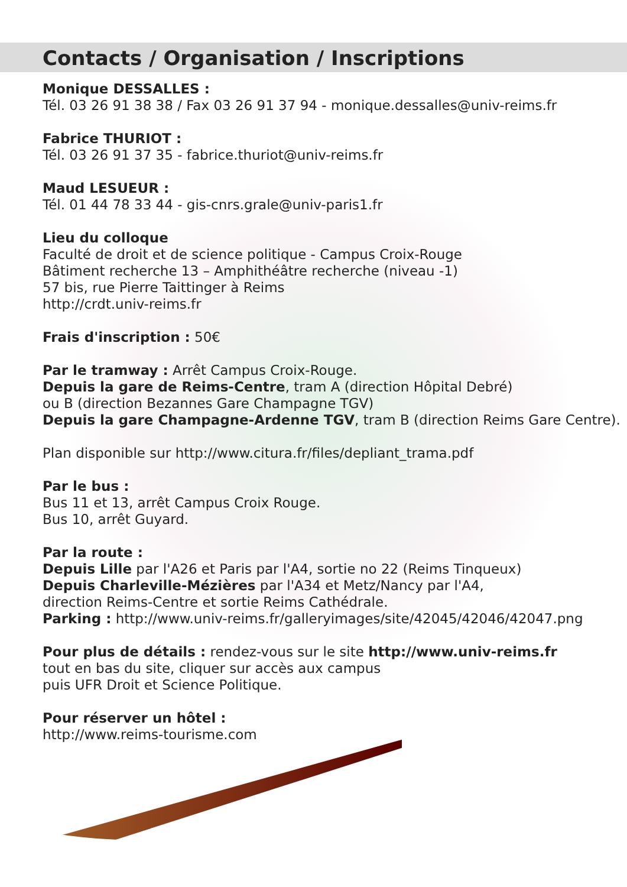Contacts / Organisation / Inscriptions
Monique DESSALLES :
Tél. 03 26 91 38 38 / Fax 03 26 91 37 94 - monique.dessalles@univ-reims.fr
Fabrice THURIOT :
Tél. 03 26 91 37 35 - fabrice.thuriot@univ-reims.fr
Maud LESUEUR :
Tél. 01 44 78 33 44 - gis-cnrs.grale@univ-paris1.fr
Lieu du colloque
Faculté de droit et de science politique - Campus Croix-Rouge
Bâtiment recherche 13 – Amphithéâtre recherche (niveau -1)
57 bis, rue Pierre Taittinger à Reims
http://crdt.univ-reims.fr
Frais d'inscription : 50€
Par le tramway : Arrêt Campus Croix-Rouge.
Depuis la gare de Reims-Centre, tram A (direction Hôpital Debré)
ou B (direction Bezannes Gare Champagne TGV)
Depuis la gare Champagne-Ardenne TGV, tram B (direction Reims Gare Centre).
Plan disponible sur http://www.citura.fr/files/depliant_trama.pdf
Par le bus :
Bus 11 et 13, arrêt Campus Croix Rouge.
Bus 10, arrêt Guyard.
Par la route :
Depuis Lille par l'A26 et Paris par l'A4, sortie no 22 (Reims Tinqueux)
Depuis Charleville-Mézières par l'A34 et Metz/Nancy par l'A4,
direction Reims-Centre et sortie Reims Cathédrale.
Parking : http://www.univ-reims.fr/galleryimages/site/42045/42046/42047.png
Pour plus de détails : rendez-vous sur le site http://www.univ-reims.fr
tout en bas du site, cliquer sur accès aux campus
puis UFR Droit et Science Politique.
Pour réserver un hôtel :
http://www.reims-tourisme.com